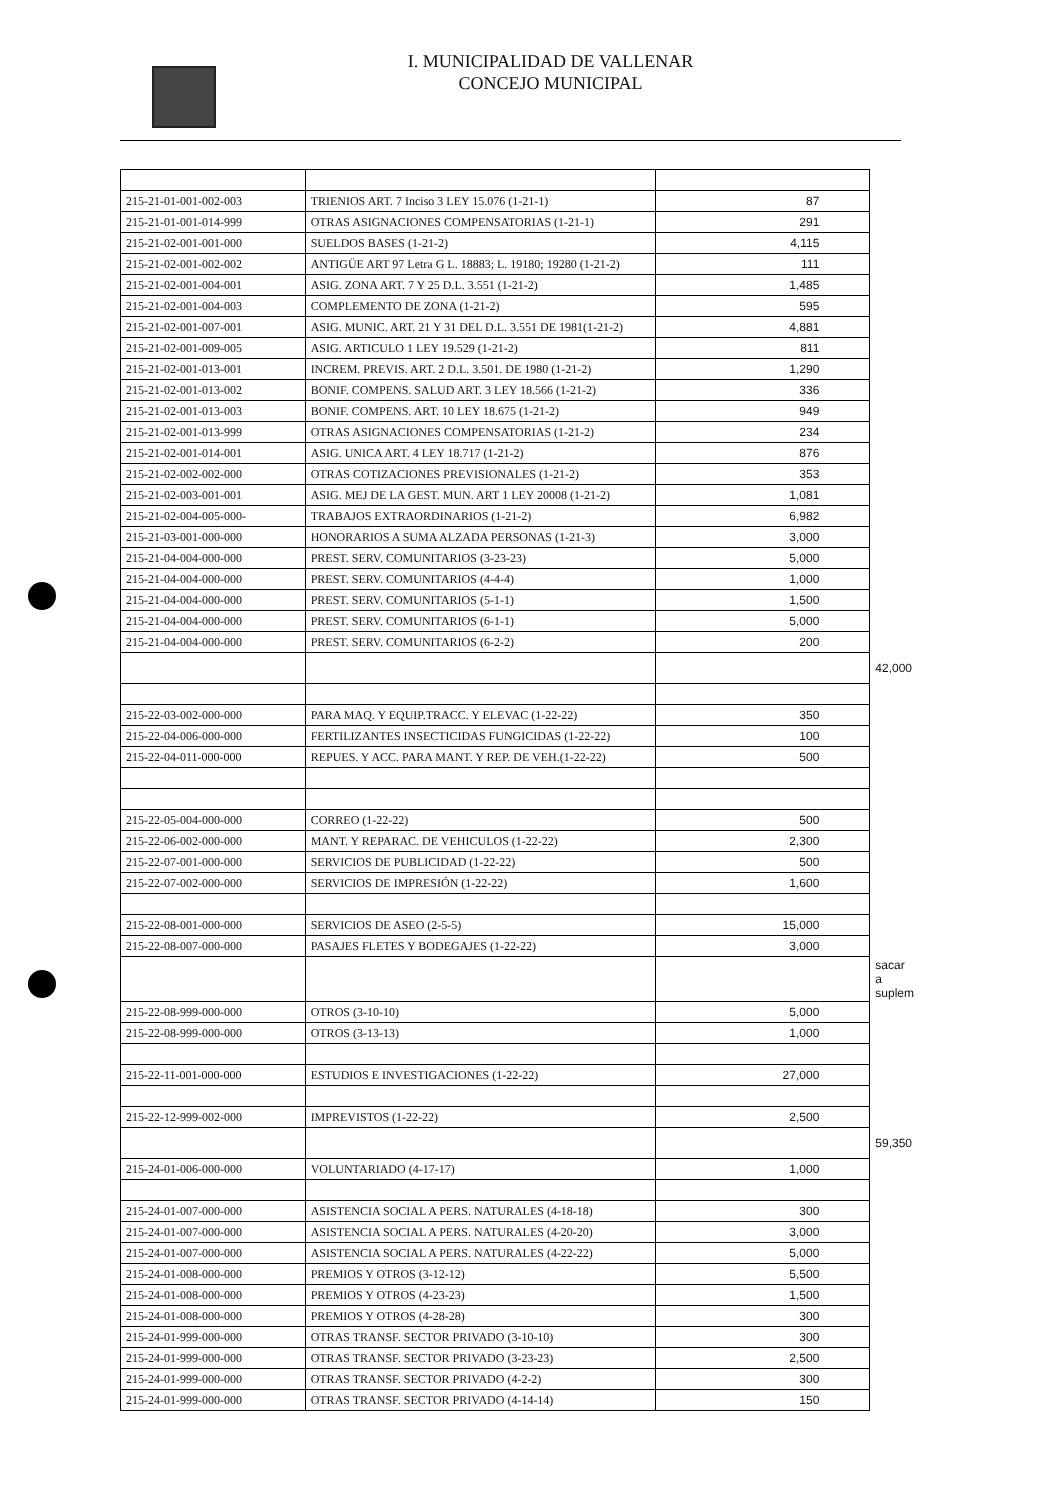I. MUNICIPALIDAD DE VALLENAR
CONCEJO MUNICIPAL
| 215-21-01-001-002-003 | TRIENIOS ART. 7 Inciso 3 LEY 15.076 (1-21-1) | 87 | |
| 215-21-01-001-014-999 | OTRAS ASIGNACIONES COMPENSATORIAS (1-21-1) | 291 | |
| 215-21-02-001-001-000 | SUELDOS BASES (1-21-2) | 4,115 | |
| 215-21-02-001-002-002 | ANTIGÜE ART 97 Letra G L. 18883; L. 19180; 19280 (1-21-2) | 111 | |
| 215-21-02-001-004-001 | ASIG. ZONA ART. 7 Y 25 D.L. 3.551 (1-21-2) | 1,485 | |
| 215-21-02-001-004-003 | COMPLEMENTO DE ZONA (1-21-2) | 595 | |
| 215-21-02-001-007-001 | ASIG. MUNIC. ART. 21 Y 31 DEL D.L. 3.551 DE 1981(1-21-2) | 4,881 | |
| 215-21-02-001-009-005 | ASIG. ARTICULO 1 LEY 19.529 (1-21-2) | 811 | |
| 215-21-02-001-013-001 | INCREM. PREVIS. ART. 2 D.L. 3.501. DE 1980 (1-21-2) | 1,290 | |
| 215-21-02-001-013-002 | BONIF. COMPENS. SALUD ART. 3 LEY 18.566 (1-21-2) | 336 | |
| 215-21-02-001-013-003 | BONIF. COMPENS. ART. 10 LEY 18.675 (1-21-2) | 949 | |
| 215-21-02-001-013-999 | OTRAS ASIGNACIONES COMPENSATORIAS (1-21-2) | 234 | |
| 215-21-02-001-014-001 | ASIG. UNICA ART. 4 LEY 18.717 (1-21-2) | 876 | |
| 215-21-02-002-002-000 | OTRAS COTIZACIONES PREVISIONALES (1-21-2) | 353 | |
| 215-21-02-003-001-001 | ASIG. MEJ DE LA GEST. MUN. ART 1 LEY 20008 (1-21-2) | 1,081 | |
| 215-21-02-004-005-000- | TRABAJOS EXTRAORDINARIOS (1-21-2) | 6,982 | |
| 215-21-03-001-000-000 | HONORARIOS A SUMA ALZADA PERSONAS (1-21-3) | 3,000 | |
| 215-21-04-004-000-000 | PREST. SERV. COMUNITARIOS (3-23-23) | 5,000 | |
| 215-21-04-004-000-000 | PREST. SERV. COMUNITARIOS (4-4-4) | 1,000 | |
| 215-21-04-004-000-000 | PREST. SERV. COMUNITARIOS (5-1-1) | 1,500 | |
| 215-21-04-004-000-000 | PREST. SERV. COMUNITARIOS (6-1-1) | 5,000 | |
| 215-21-04-004-000-000 | PREST. SERV. COMUNITARIOS (6-2-2) | 200 | |
| | | | 42,000 |
| 215-22-03-002-000-000 | PARA MAQ. Y EQUIP.TRACC. Y ELEVAC (1-22-22) | 350 | |
| 215-22-04-006-000-000 | FERTILIZANTES INSECTICIDAS FUNGICIDAS (1-22-22) | 100 | |
| 215-22-04-011-000-000 | REPUES. Y ACC. PARA MANT. Y REP. DE VEH.(1-22-22) | 500 | |
| 215-22-05-004-000-000 | CORREO (1-22-22) | 500 | |
| 215-22-06-002-000-000 | MANT. Y REPARAC. DE VEHICULOS (1-22-22) | 2,300 | |
| 215-22-07-001-000-000 | SERVICIOS DE PUBLICIDAD (1-22-22) | 500 | |
| 215-22-07-002-000-000 | SERVICIOS DE IMPRESIÓN (1-22-22) | 1,600 | |
| 215-22-08-001-000-000 | SERVICIOS DE ASEO (2-5-5) | 15,000 | |
| 215-22-08-007-000-000 | PASAJES FLETES Y BODEGAJES (1-22-22) | 3,000 | |
| | | | sacar a suplem |
| 215-22-08-999-000-000 | OTROS (3-10-10) | 5,000 | |
| 215-22-08-999-000-000 | OTROS (3-13-13) | 1,000 | |
| 215-22-11-001-000-000 | ESTUDIOS E INVESTIGACIONES (1-22-22) | 27,000 | |
| 215-22-12-999-002-000 | IMPREVISTOS (1-22-22) | 2,500 | |
| | | | 59,350 |
| 215-24-01-006-000-000 | VOLUNTARIADO (4-17-17) | 1,000 | |
| 215-24-01-007-000-000 | ASISTENCIA SOCIAL A PERS. NATURALES (4-18-18) | 300 | |
| 215-24-01-007-000-000 | ASISTENCIA SOCIAL A PERS. NATURALES (4-20-20) | 3,000 | |
| 215-24-01-007-000-000 | ASISTENCIA SOCIAL A PERS. NATURALES (4-22-22) | 5,000 | |
| 215-24-01-008-000-000 | PREMIOS Y OTROS (3-12-12) | 5,500 | |
| 215-24-01-008-000-000 | PREMIOS Y OTROS (4-23-23) | 1,500 | |
| 215-24-01-008-000-000 | PREMIOS Y OTROS (4-28-28) | 300 | |
| 215-24-01-999-000-000 | OTRAS TRANSF. SECTOR PRIVADO (3-10-10) | 300 | |
| 215-24-01-999-000-000 | OTRAS TRANSF. SECTOR PRIVADO (3-23-23) | 2,500 | |
| 215-24-01-999-000-000 | OTRAS TRANSF. SECTOR PRIVADO (4-2-2) | 300 | |
| 215-24-01-999-000-000 | OTRAS TRANSF. SECTOR PRIVADO (4-14-14) | 150 | |